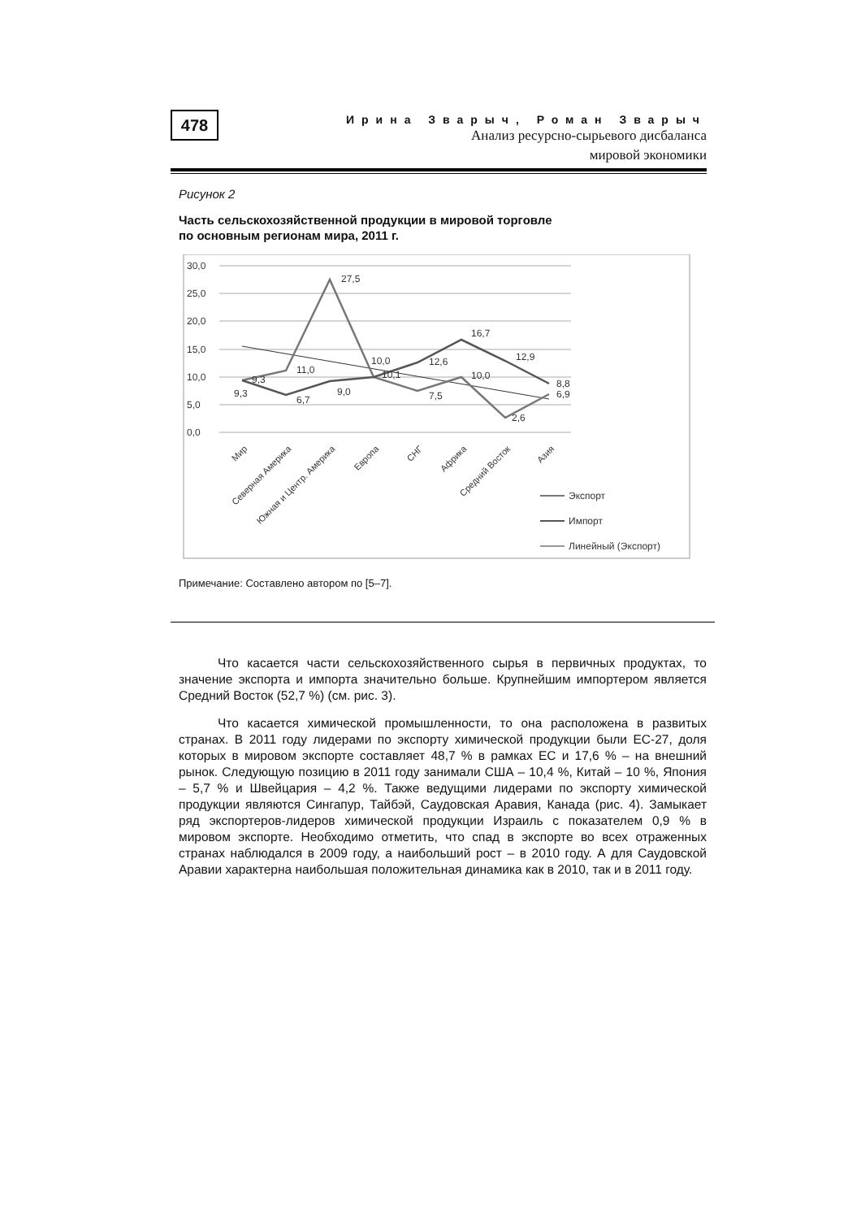478
Ирина Зварыч, Роман Зварыч
Анализ ресурсно-сырьевого дисбаланса
мировой экономики
Рисунок 2
Часть сельскохозяйственной продукции в мировой торговле
по основным регионам мира, 2011 г.
30,0
25,0
20,0
15,0
10,0
5,0
0,0
27,5
11,0
9,3
9,3
6,7
9,0
10,0
10,1
12,6
7,5
16,7
10,0
12,9
2,6
8,8
6,9
Мир
Северная Америка
Южная и Центр. Америка
Европа
СНГ
Африка
Средний Восток
Азия
Экспорт
Импорт
Линейный (Экспорт)
Примечание: Составлено автором по [5–7].
Что касается части сельскохозяйственного сырья в первичных продуктах, то значение экспорта и импорта значительно больше. Крупнейшим импортером является Средний Восток (52,7 %) (см. рис. 3).
Что касается химической промышленности, то она расположена в развитых странах. В 2011 году лидерами по экспорту химической продукции были ЕС-27, доля которых в мировом экспорте составляет 48,7 % в рамках ЕС и 17,6 % – на внешний рынок. Следующую позицию в 2011 году занимали США – 10,4 %, Китай – 10 %, Япония – 5,7 % и Швейцария – 4,2 %. Также ведущими лидерами по экспорту химической продукции являются Сингапур, Тайбэй, Саудовская Аравия, Канада (рис. 4). Замыкает ряд экспортеров-лидеров химической продукции Израиль с показателем 0,9 % в мировом экспорте. Необходимо отметить, что спад в экспорте во всех отраженных странах наблюдался в 2009 году, а наибольший рост – в 2010 году. А для Саудовской Аравии характерна наибольшая положительная динамика как в 2010, так и в 2011 году.